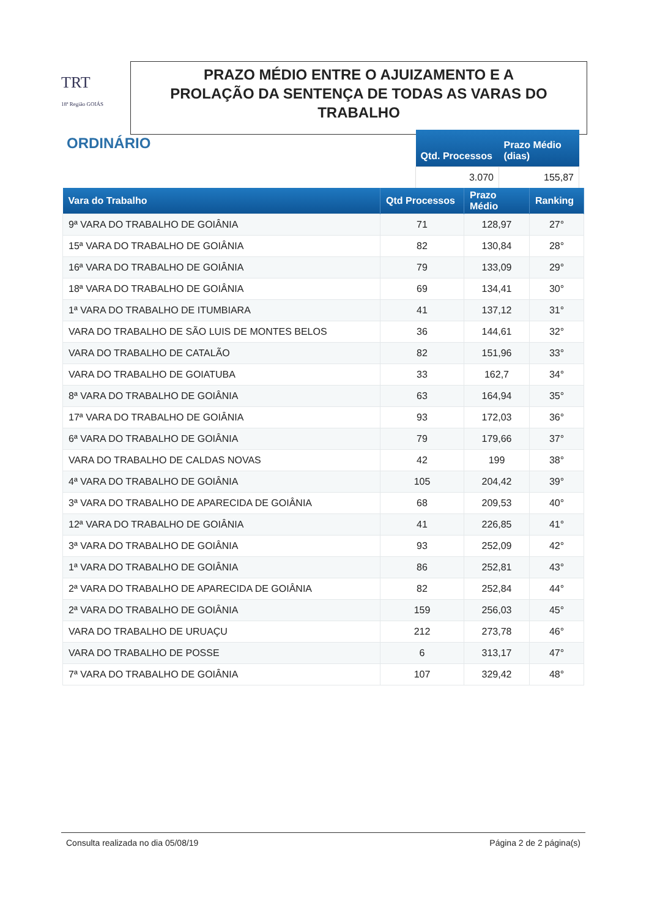TRT
18ª Região GOIÁS
PRAZO MÉDIO ENTRE O AJUIZAMENTO E A
PROLAÇÃO DA SENTENÇA DE TODAS AS VARAS DO
TRABALHO
ORDINÁRIO
| Qtd. Processos | Prazo Médio (dias) |
| --- | --- |
| 3.070 | 155,87 |
| Vara do Trabalho | Qtd Processos | Prazo Médio | Ranking |
| --- | --- | --- | --- |
| 9ª VARA DO TRABALHO DE GOIÂNIA | 71 | 128,97 | 27° |
| 15ª VARA DO TRABALHO DE GOIÂNIA | 82 | 130,84 | 28° |
| 16ª VARA DO TRABALHO DE GOIÂNIA | 79 | 133,09 | 29° |
| 18ª VARA DO TRABALHO DE GOIÂNIA | 69 | 134,41 | 30° |
| 1ª VARA DO TRABALHO DE ITUMBIARA | 41 | 137,12 | 31° |
| VARA DO TRABALHO DE SÃO LUIS DE MONTES BELOS | 36 | 144,61 | 32° |
| VARA DO TRABALHO DE CATALÃO | 82 | 151,96 | 33° |
| VARA DO TRABALHO DE GOIATUBA | 33 | 162,7 | 34° |
| 8ª VARA DO TRABALHO DE GOIÂNIA | 63 | 164,94 | 35° |
| 17ª VARA DO TRABALHO DE GOIÂNIA | 93 | 172,03 | 36° |
| 6ª VARA DO TRABALHO DE GOIÂNIA | 79 | 179,66 | 37° |
| VARA DO TRABALHO DE CALDAS NOVAS | 42 | 199 | 38° |
| 4ª VARA DO TRABALHO DE GOIÂNIA | 105 | 204,42 | 39° |
| 3ª VARA DO TRABALHO DE APARECIDA DE GOIÂNIA | 68 | 209,53 | 40° |
| 12ª VARA DO TRABALHO DE GOIÂNIA | 41 | 226,85 | 41° |
| 3ª VARA DO TRABALHO DE GOIÂNIA | 93 | 252,09 | 42° |
| 1ª VARA DO TRABALHO DE GOIÂNIA | 86 | 252,81 | 43° |
| 2ª VARA DO TRABALHO DE APARECIDA DE GOIÂNIA | 82 | 252,84 | 44° |
| 2ª VARA DO TRABALHO DE GOIÂNIA | 159 | 256,03 | 45° |
| VARA DO TRABALHO DE URUAÇU | 212 | 273,78 | 46° |
| VARA DO TRABALHO DE POSSE | 6 | 313,17 | 47° |
| 7ª VARA DO TRABALHO DE GOIÂNIA | 107 | 329,42 | 48° |
Consulta realizada no dia 05/08/19 Página 2 de 2 página(s)